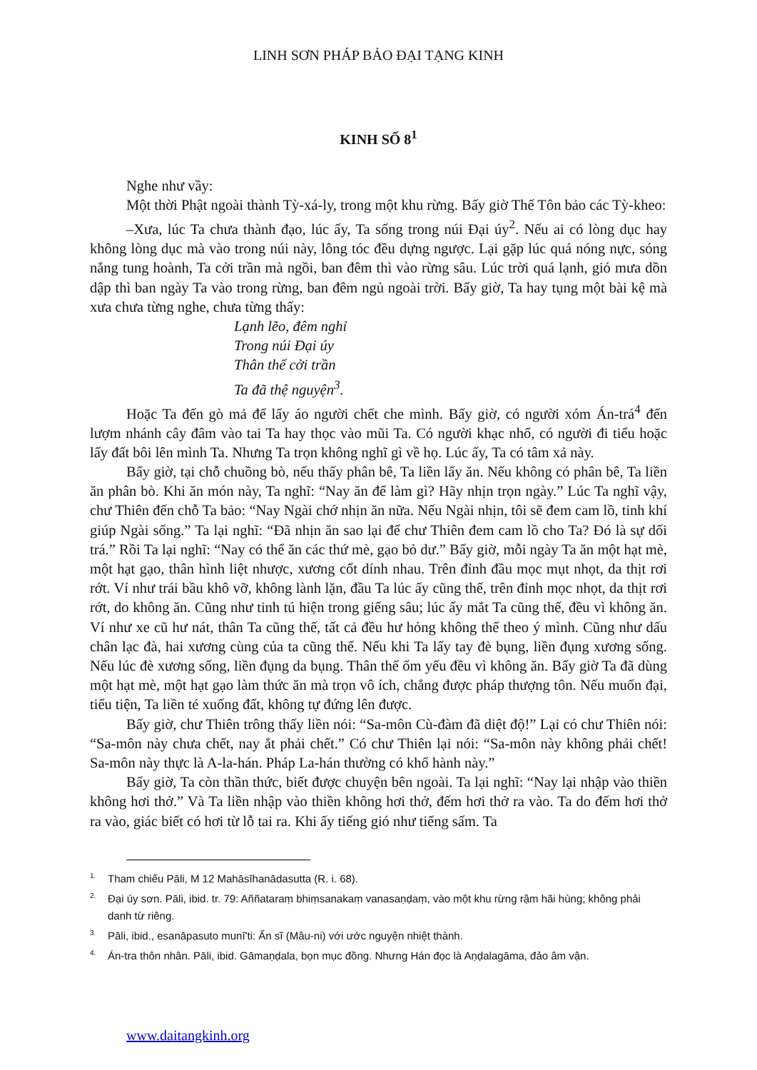LINH SƠN PHÁP BẢO ĐẠI TẠNG KINH
KINH SỐ 8<sup>1</sup>
Nghe như vầy:
Một thời Phật ngoài thành Tỳ-xá-ly, trong một khu rừng. Bấy giờ Thế Tôn bảo các Tỳ-kheo:
–Xưa, lúc Ta chưa thành đạo, lúc ấy, Ta sống trong núi Đại úy<sup>2</sup>. Nếu ai có lòng dục hay không lòng dục mà vào trong núi này, lông tóc đều dựng ngược. Lại gặp lúc quá nóng nực, sóng nắng tung hoành, Ta cởi trần mà ngồi, ban đêm thì vào rừng sâu. Lúc trời quá lạnh, gió mưa dồn dập thì ban ngày Ta vào trong rừng, ban đêm ngủ ngoài trời. Bấy giờ, Ta hay tụng một bài kệ mà xưa chưa từng nghe, chưa từng thấy:
Lạnh lẽo, đêm nghỉ
Trong núi Đại úy
Thân thể cởi trần
Ta đã thệ nguyện<sup>3</sup>.
Hoặc Ta đến gò mả để lấy áo người chết che mình. Bấy giờ, có người xóm Án-trá<sup>4</sup> đến lượm nhánh cây đâm vào tai Ta hay thọc vào mũi Ta. Có người khạc nhổ, có người đi tiểu hoặc lấy đất bôi lên mình Ta. Nhưng Ta trọn không nghĩ gì về họ. Lúc ấy, Ta có tâm xả này.
Bấy giờ, tại chỗ chuồng bò, nếu thấy phân bê, Ta liền lấy ăn. Nếu không có phân bê, Ta liền ăn phân bò. Khi ăn món này, Ta nghĩ: “Nay ăn để làm gì? Hãy nhịn trọn ngày.” Lúc Ta nghĩ vậy, chư Thiên đến chỗ Ta bảo: “Nay Ngài chớ nhịn ăn nữa. Nếu Ngài nhịn, tôi sẽ đem cam lồ, tinh khí giúp Ngài sống.” Ta lại nghĩ: “Đã nhịn ăn sao lại để chư Thiên đem cam lồ cho Ta? Đó là sự dối trá.” Rồi Ta lại nghĩ: “Nay có thể ăn các thứ mè, gạo bỏ dư.” Bấy giờ, mỗi ngày Ta ăn một hạt mè, một hạt gạo, thân hình liệt nhược, xương cốt dính nhau. Trên đỉnh đầu mọc mụt nhọt, da thịt rơi rớt. Ví như trái bầu khô vỡ, không lành lặn, đầu Ta lúc ấy cũng thế, trên đỉnh mọc nhọt, da thịt rơi rớt, do không ăn. Cũng như tinh tú hiện trong giếng sâu; lúc ấy mắt Ta cũng thế, đều vì không ăn. Ví như xe cũ hư nát, thân Ta cũng thế, tất cả đều hư hỏng không thể theo ý mình. Cũng như dấu chân lạc đà, hai xương cùng của ta cũng thế. Nếu khi Ta lấy tay đè bụng, liền đụng xương sống. Nếu lúc đè xương sống, liền đụng da bụng. Thân thể ốm yếu đều vì không ăn. Bấy giờ Ta đã dùng một hạt mè, một hạt gạo làm thức ăn mà trọn vô ích, chẳng được pháp thượng tôn. Nếu muốn đại, tiểu tiện, Ta liền té xuống đất, không tự đứng lên được.
Bấy giờ, chư Thiên trông thấy liền nói: “Sa-môn Cù-đàm đã diệt độ!” Lại có chư Thiên nói: “Sa-môn này chưa chết, nay ắt phải chết.” Có chư Thiên lại nói: “Sa-môn này không phải chết! Sa-môn này thực là A-la-hán. Pháp La-hán thường có khổ hành này.”
Bấy giờ, Ta còn thần thức, biết được chuyện bên ngoài. Ta lại nghĩ: “Nay lại nhập vào thiền không hơi thở.” Và Ta liền nhập vào thiền không hơi thở, đếm hơi thở ra vào. Ta do đếm hơi thở ra vào, giác biết có hơi từ lỗ tai ra. Khi ấy tiếng gió như tiếng sấm. Ta
<sup>1.</sup> Tham chiếu Pāli, M 12 Mahāsīhanādasutta (R. i. 68).
<sup>2.</sup> Đại úy sơn. Pāli, ibid. tr. 79: Aññataraṃ bhiṃsanakaṃ vanasaṇḍaṃ, vào một khu rừng rậm hãi hùng; không phải danh từ riêng.
<sup>3.</sup> Pāli, ibid., esanāpasuto munī'ti: Ẩn sĩ (Mâu-ni) với ước nguyện nhiệt thành.
<sup>4.</sup> Án-tra thôn nhân. Pāli, ibid. Gāmaṇḍala, bọn mục đồng. Nhưng Hán đọc là Aṇḍalagāma, đảo âm vận.
www.daitangkinh.org